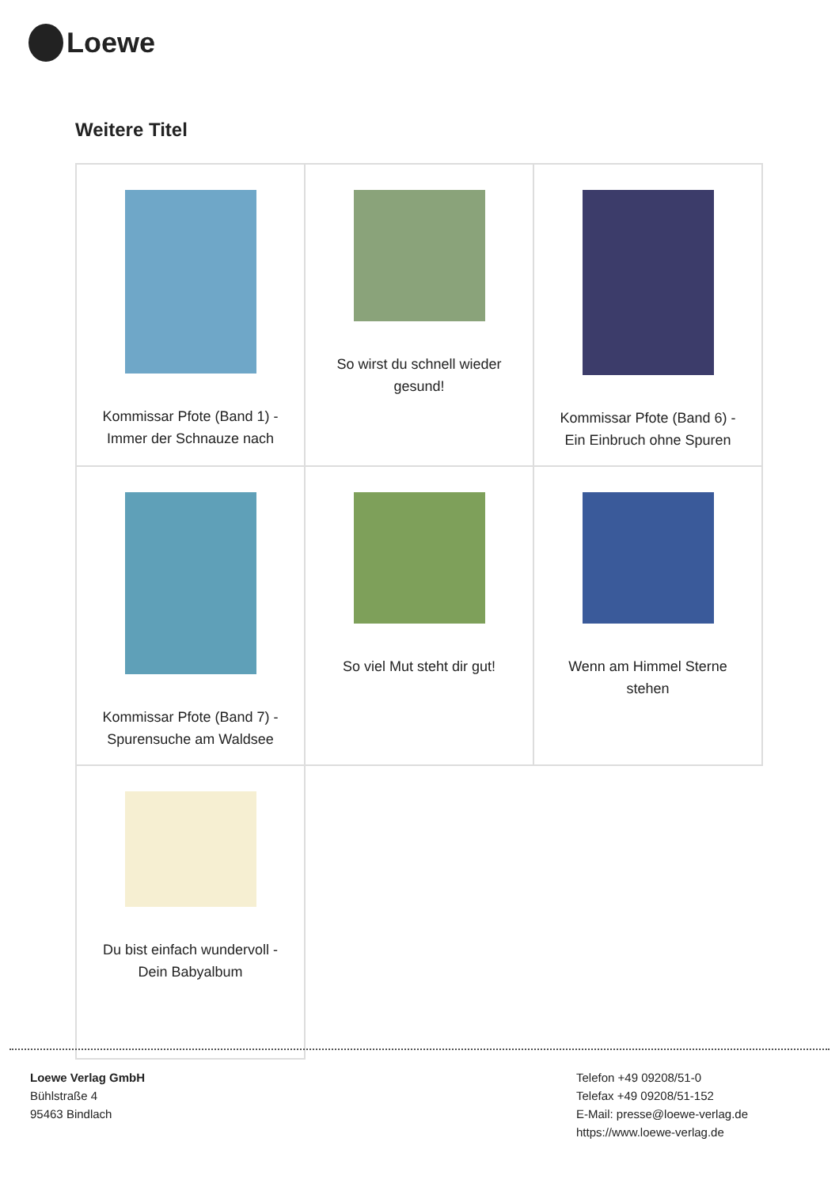Loewe
Weitere Titel
| Kommissar Pfote (Band 1) - Immer der Schnauze nach | So wirst du schnell wieder gesund! | Kommissar Pfote (Band 6) - Ein Einbruch ohne Spuren |
| Kommissar Pfote (Band 7) - Spurensuche am Waldsee | So viel Mut steht dir gut! | Wenn am Himmel Sterne stehen |
| Du bist einfach wundervoll - Dein Babyalbum | | |
Loewe Verlag GmbH
Bühlstraße 4
95463 Bindlach
Telefon +49 09208/51-0
Telefax +49 09208/51-152
E-Mail: presse@loewe-verlag.de
https://www.loewe-verlag.de